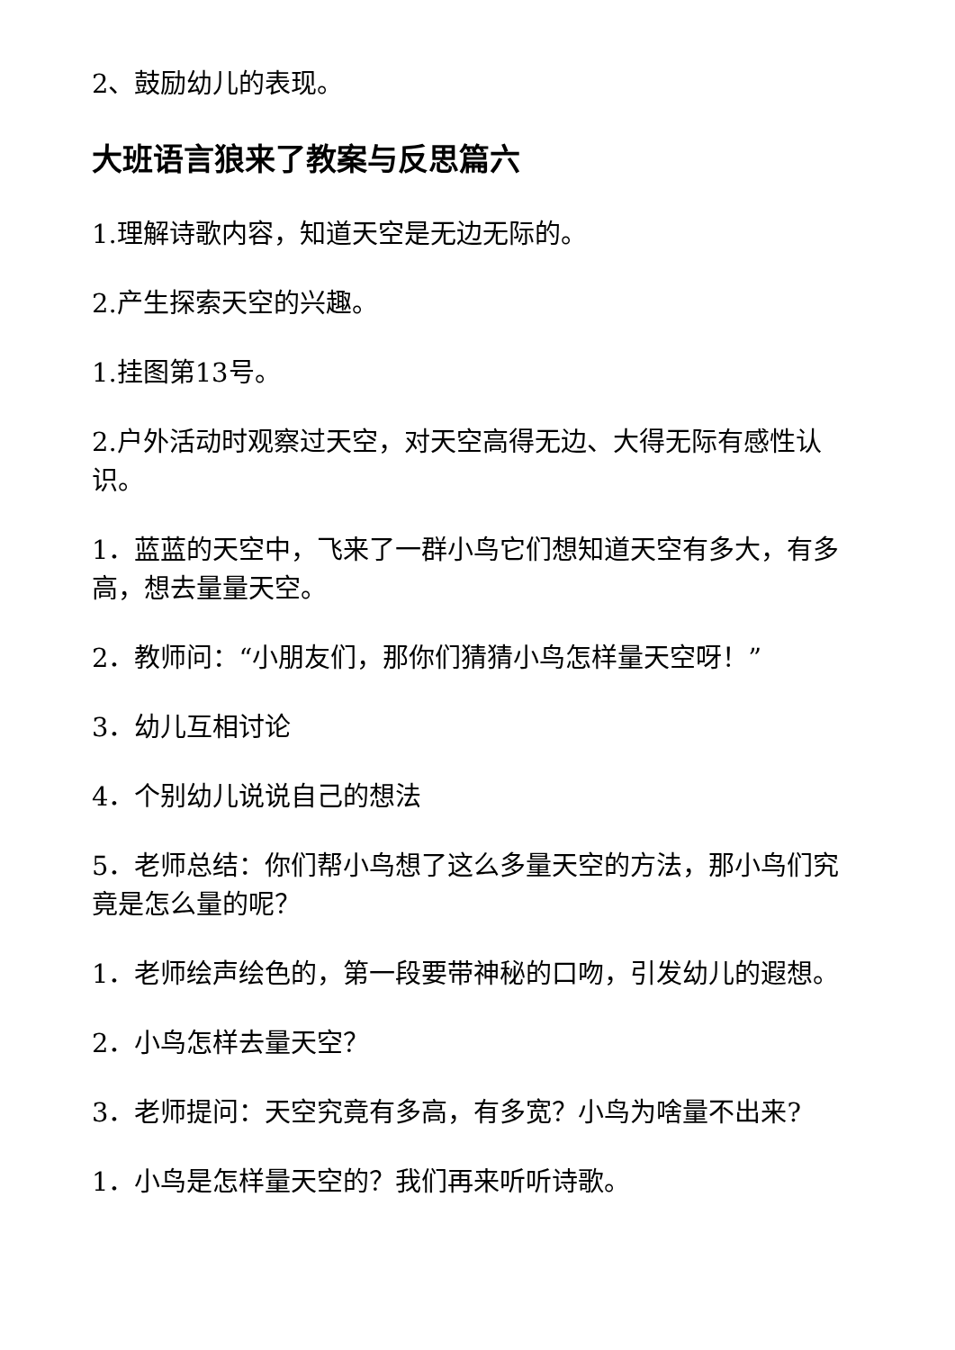2、鼓励幼儿的表现。
大班语言狼来了教案与反思篇六
1.理解诗歌内容，知道天空是无边无际的。
2.产生探索天空的兴趣。
1.挂图第13号。
2.户外活动时观察过天空，对天空高得无边、大得无际有感性认识。
1．蓝蓝的天空中，飞来了一群小鸟它们想知道天空有多大，有多高，想去量量天空。
2．教师问：“小朋友们，那你们猜猜小鸟怎样量天空呀！”
3．幼儿互相讨论
4．个别幼儿说说自己的想法
5．老师总结：你们帮小鸟想了这么多量天空的方法，那小鸟们究竟是怎么量的呢？
1．老师绘声绘色的，第一段要带神秘的口吻，引发幼儿的遐想。
2．小鸟怎样去量天空？
3．老师提问：天空究竟有多高，有多宽？小鸟为啥量不出来?
1．小鸟是怎样量天空的？我们再来听听诗歌。